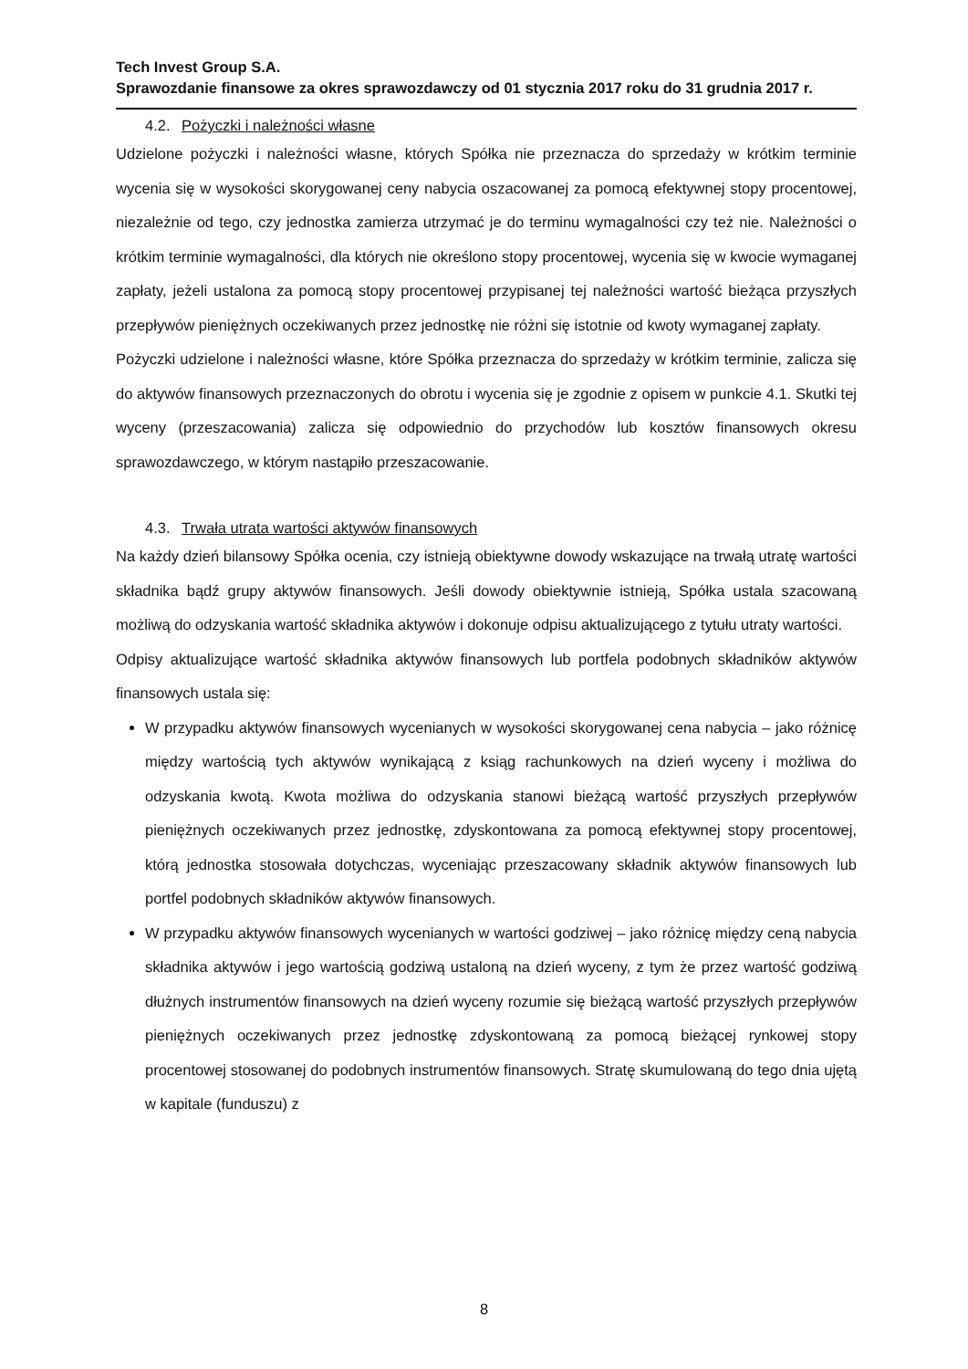Tech Invest Group S.A.
Sprawozdanie finansowe za okres sprawozdawczy od 01 stycznia 2017 roku do 31 grudnia 2017 r.
4.2. Pożyczki i należności własne
Udzielone pożyczki i należności własne, których Spółka nie przeznacza do sprzedaży w krótkim terminie wycenia się w wysokości skorygowanej ceny nabycia oszacowanej za pomocą efektywnej stopy procentowej, niezależnie od tego, czy jednostka zamierza utrzymać je do terminu wymagalności czy też nie. Należności o krótkim terminie wymagalności, dla których nie określono stopy procentowej, wycenia się w kwocie wymaganej zapłaty, jeżeli ustalona za pomocą stopy procentowej przypisanej tej należności wartość bieżąca przyszłych przepływów pieniężnych oczekiwanych przez jednostkę nie różni się istotnie od kwoty wymaganej zapłaty.
Pożyczki udzielone i należności własne, które Spółka przeznacza do sprzedaży w krótkim terminie, zalicza się do aktywów finansowych przeznaczonych do obrotu i wycenia się je zgodnie z opisem w punkcie 4.1. Skutki tej wyceny (przeszacowania) zalicza się odpowiednio do przychodów lub kosztów finansowych okresu sprawozdawczego, w którym nastąpiło przeszacowanie.
4.3. Trwała utrata wartości aktywów finansowych
Na każdy dzień bilansowy Spółka ocenia, czy istnieją obiektywne dowody wskazujące na trwałą utratę wartości składnika bądź grupy aktywów finansowych. Jeśli dowody obiektywnie istnieją, Spółka ustala szacowaną możliwą do odzyskania wartość składnika aktywów i dokonuje odpisu aktualizującego z tytułu utraty wartości.
Odpisy aktualizujące wartość składnika aktywów finansowych lub portfela podobnych składników aktywów finansowych ustala się:
W przypadku aktywów finansowych wycenianych w wysokości skorygowanej cena nabycia – jako różnicę między wartością tych aktywów wynikającą z ksiąg rachunkowych na dzień wyceny i możliwa do odzyskania kwotą. Kwota możliwa do odzyskania stanowi bieżącą wartość przyszłych przepływów pieniężnych oczekiwanych przez jednostkę, zdyskontowana za pomocą efektywnej stopy procentowej, którą jednostka stosowała dotychczas, wyceniając przeszacowany składnik aktywów finansowych lub portfel podobnych składników aktywów finansowych.
W przypadku aktywów finansowych wycenianych w wartości godziwej – jako różnicę między ceną nabycia składnika aktywów i jego wartością godziwą ustaloną na dzień wyceny, z tym że przez wartość godziwą dłużnych instrumentów finansowych na dzień wyceny rozumie się bieżącą wartość przyszłych przepływów pieniężnych oczekiwanych przez jednostkę zdyskontowaną za pomocą bieżącej rynkowej stopy procentowej stosowanej do podobnych instrumentów finansowych. Stratę skumulowaną do tego dnia ujętą w kapitale (funduszu) z
8